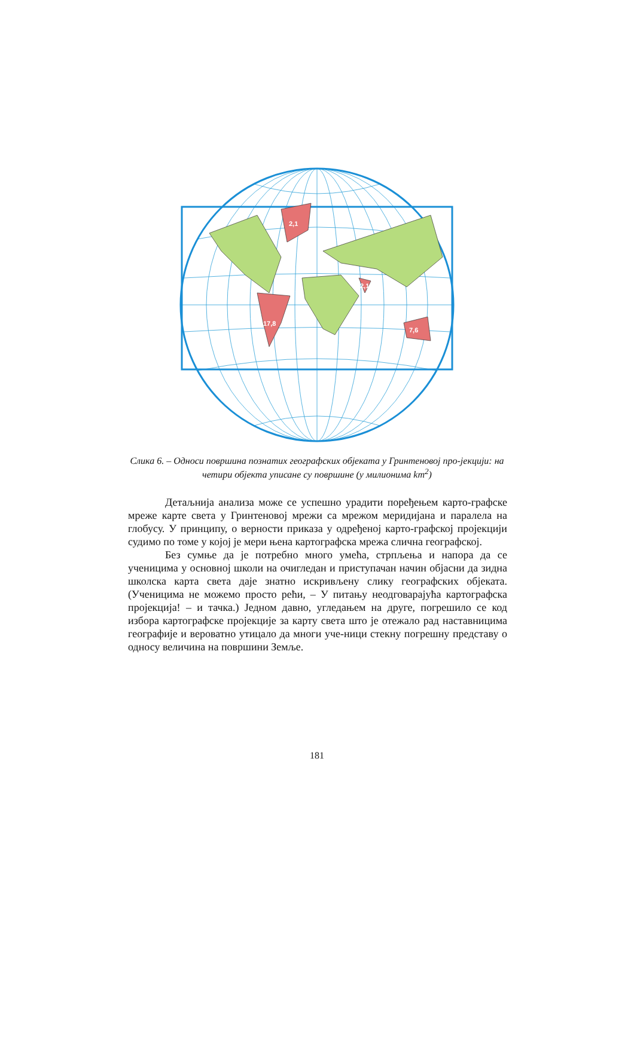2,1
17,8
2,1
7,6
Слика 6. – Односи површина познатих географских објеката у Гринтеновој про-јекцији: на четири објекта уписане су површине (у милионима km<sup>2</sup>)
Детаљнија анализа може се успешно урадити поређењем карто-графске мреже карте света у Гринтеновој мрежи са мрежом меридијана и паралела на глобусу. У принципу, о верности приказа у одређеној карто-графској пројекцији судимо по томе у којој је мери њена картографска мрежа слична географској.
Без сумње да је потребно много умећа, стрпљења и напора да се ученицима у основној школи на очигледан и приступачан начин објасни да зидна школска карта света даје знатно искривљену слику географских објеката. (Ученицима не можемо просто рећи, – У питању неодговарајућа картографска пројекција! – и тачка.) Једном давно, угледањем на друге, погрешило се код избора картографске пројекције за карту света што је отежало рад наставницима географије и вероватно утицало да многи уче-ници стекну погрешну представу о односу величина на површини Земље.
181